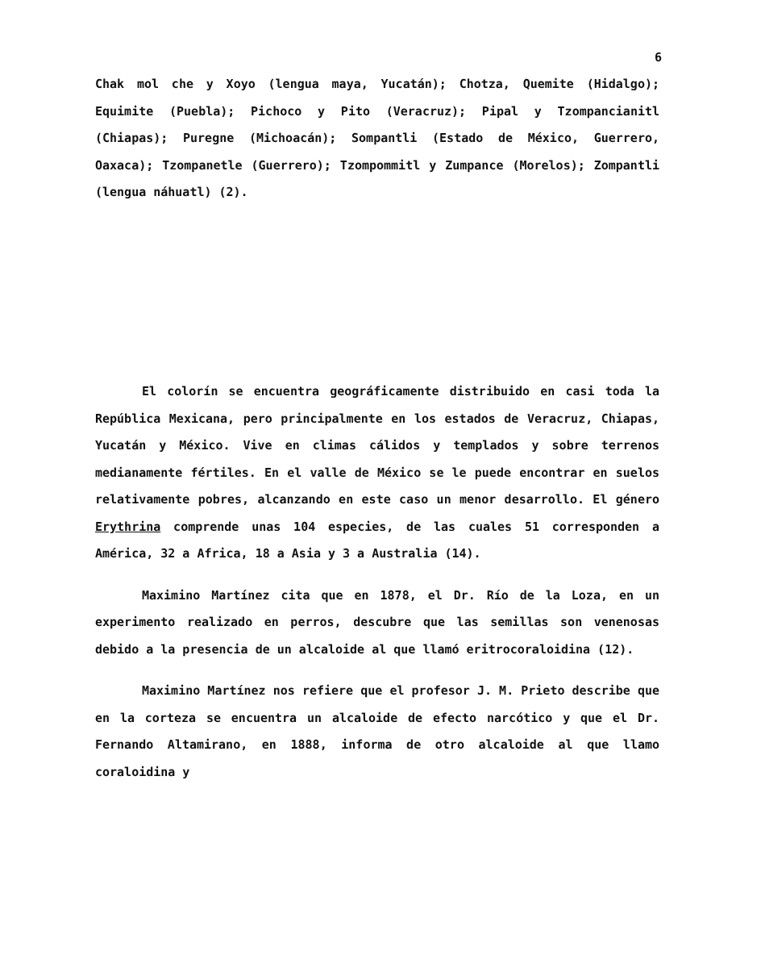6
Chak mol che y Xoyo (lengua maya, Yucatán); Chotza, Quemite (Hidalgo); Equimite (Puebla); Pichoco y Pito (Veracruz); Pipal y Tzompancianitl (Chiapas); Puregne (Michoacán); Sompantli (Estado de México, Guerrero, Oaxaca); Tzompanetle (Guerrero); Tzompommitl y Zumpance (Morelos); Zompantli (lengua náhuatl) (2).
El colorín se encuentra geográficamente distribuido en casi toda la República Mexicana, pero principalmente en los estados de Veracruz, Chiapas, Yucatán y México. Vive en climas cálidos y templados y sobre terrenos medianamente fértiles. En el valle de México se le puede encontrar en suelos relativamente pobres, alcanzando en este caso un menor desarrollo. El género Erythrina comprende unas 104 especies, de las cuales 51 corresponden a América, 32 a Africa, 18 a Asia y 3 a Australia (14).
Maximino Martínez cita que en 1878, el Dr. Río de la Loza, en un experimento realizado en perros, descubre que las semillas son venenosas debido a la presencia de un alcaloide al que llamó eritrocoraloidina (12).
Maximino Martínez nos refiere que el profesor J. M. Prieto describe que en la corteza se encuentra un alcaloide de efecto narcótico y que el Dr. Fernando Altamirano, en 1888, informa de otro alcaloide al que llamo coraloidina y